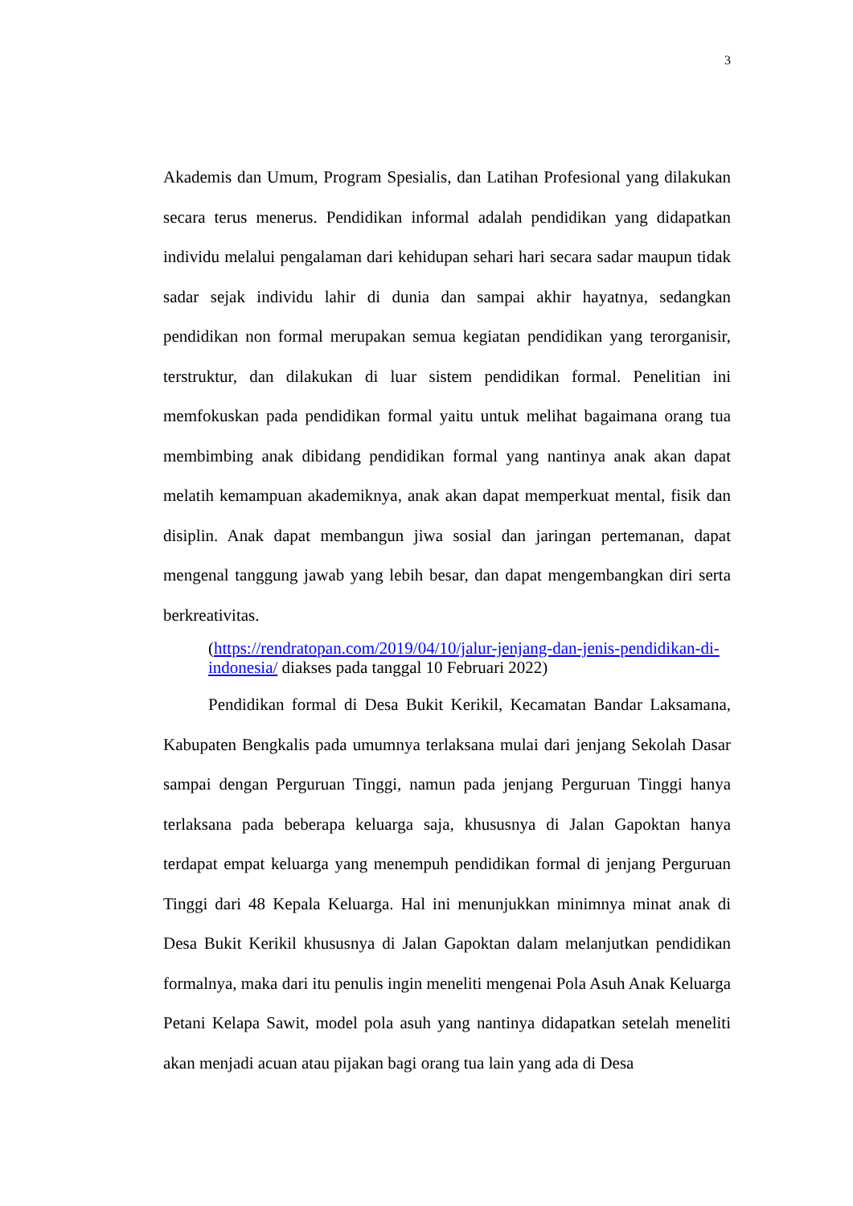3
Akademis dan Umum, Program Spesialis, dan Latihan Profesional yang dilakukan secara terus menerus. Pendidikan informal adalah pendidikan yang didapatkan individu melalui pengalaman dari kehidupan sehari hari secara sadar maupun tidak sadar sejak individu lahir di dunia dan sampai akhir hayatnya, sedangkan pendidikan non formal merupakan semua kegiatan pendidikan yang terorganisir, terstruktur, dan dilakukan di luar sistem pendidikan formal. Penelitian ini memfokuskan pada pendidikan formal yaitu untuk melihat bagaimana orang tua membimbing anak dibidang pendidikan formal yang nantinya anak akan dapat melatih kemampuan akademiknya, anak akan dapat memperkuat mental, fisik dan disiplin. Anak dapat membangun jiwa sosial dan jaringan pertemanan, dapat mengenal tanggung jawab yang lebih besar, dan dapat mengembangkan diri serta berkreativitas.
(https://rendratopan.com/2019/04/10/jalur-jenjang-dan-jenis-pendidikan-di-indonesia/ diakses pada tanggal 10 Februari 2022)
Pendidikan formal di Desa Bukit Kerikil, Kecamatan Bandar Laksamana, Kabupaten Bengkalis pada umumnya terlaksana mulai dari jenjang Sekolah Dasar sampai dengan Perguruan Tinggi, namun pada jenjang Perguruan Tinggi hanya terlaksana pada beberapa keluarga saja, khususnya di Jalan Gapoktan hanya terdapat empat keluarga yang menempuh pendidikan formal di jenjang Perguruan Tinggi dari 48 Kepala Keluarga. Hal ini menunjukkan minimnya minat anak di Desa Bukit Kerikil khususnya di Jalan Gapoktan dalam melanjutkan pendidikan formalnya, maka dari itu penulis ingin meneliti mengenai Pola Asuh Anak Keluarga Petani Kelapa Sawit, model pola asuh yang nantinya didapatkan setelah meneliti akan menjadi acuan atau pijakan bagi orang tua lain yang ada di Desa